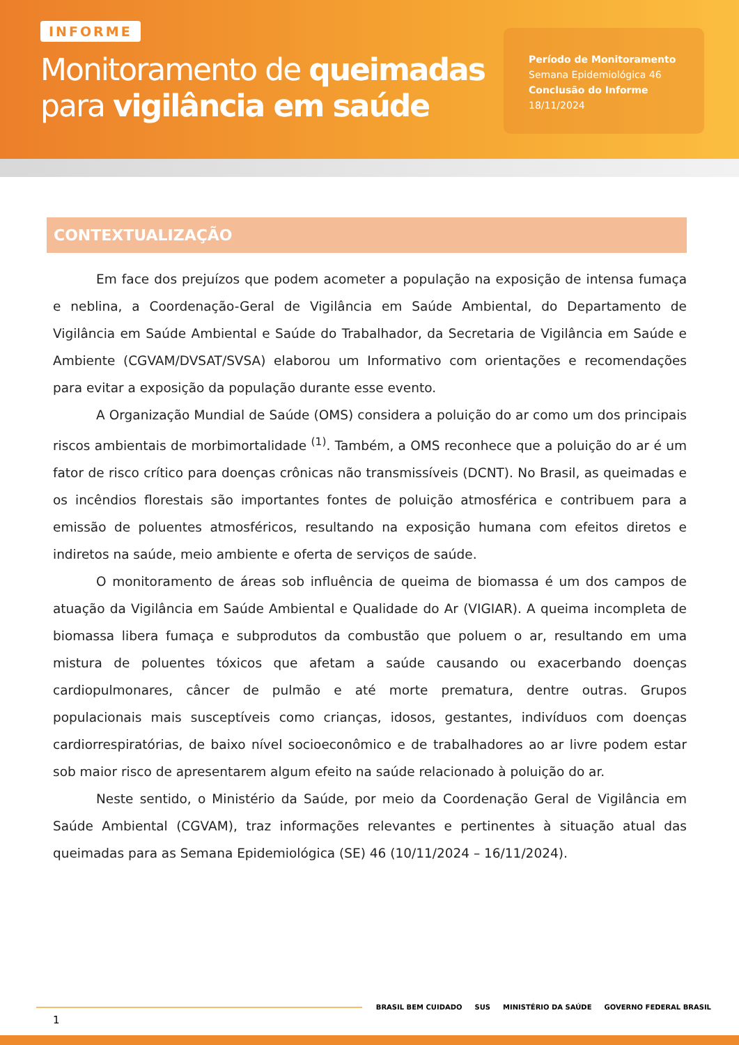INFORME
Monitoramento de queimadas
para vigilância em saúde
Período de Monitoramento
Semana Epidemiológica 46
Conclusão do Informe
18/11/2024
CONTEXTUALIZAÇÃO
Em face dos prejuízos que podem acometer a população na exposição de intensa fumaça e neblina, a Coordenação-Geral de Vigilância em Saúde Ambiental, do Departamento de Vigilância em Saúde Ambiental e Saúde do Trabalhador, da Secretaria de Vigilância em Saúde e Ambiente (CGVAM/DVSAT/SVSA) elaborou um Informativo com orientações e recomendações para evitar a exposição da população durante esse evento.
A Organização Mundial de Saúde (OMS) considera a poluição do ar como um dos principais riscos ambientais de morbimortalidade <sup>(1)</sup>. Também, a OMS reconhece que a poluição do ar é um fator de risco crítico para doenças crônicas não transmissíveis (DCNT). No Brasil, as queimadas e os incêndios florestais são importantes fontes de poluição atmosférica e contribuem para a emissão de poluentes atmosféricos, resultando na exposição humana com efeitos diretos e indiretos na saúde, meio ambiente e oferta de serviços de saúde.
O monitoramento de áreas sob influência de queima de biomassa é um dos campos de atuação da Vigilância em Saúde Ambiental e Qualidade do Ar (VIGIAR). A queima incompleta de biomassa libera fumaça e subprodutos da combustão que poluem o ar, resultando em uma mistura de poluentes tóxicos que afetam a saúde causando ou exacerbando doenças cardiopulmonares, câncer de pulmão e até morte prematura, dentre outras. Grupos populacionais mais susceptíveis como crianças, idosos, gestantes, indivíduos com doenças cardiorrespiratórias, de baixo nível socioeconômico e de trabalhadores ao ar livre podem estar sob maior risco de apresentarem algum efeito na saúde relacionado à poluição do ar.
Neste sentido, o Ministério da Saúde, por meio da Coordenação Geral de Vigilância em Saúde Ambiental (CGVAM), traz informações relevantes e pertinentes à situação atual das queimadas para as Semana Epidemiológica (SE) 46 (10/11/2024 – 16/11/2024).
BRASIL BEM CUIDADO SUS MINISTÉRIO DA SAÚDE GOVERNO FEDERAL BRASIL
1